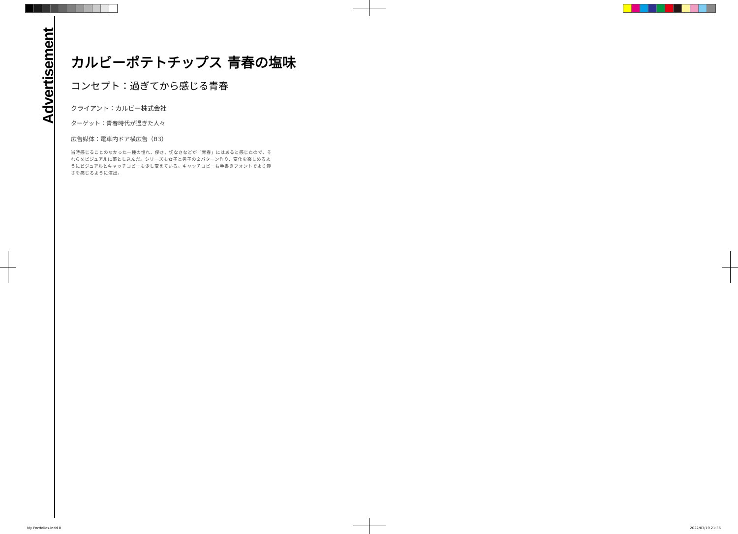Advertisement
カルビーポテトチップス 青春の塩味
コンセプト：過ぎてから感じる青春
クライアント：カルビー株式会社
ターゲット：青春時代が過ぎた人々
広告媒体：電車内ドア横広告（B3）
当時感じることのなかった一種の憧れ、儚さ、切なさなどが「青春」にはあると感じたので、それらをビジュアルに落とし込んだ。シリーズも女子と男子の２パターン作り、変化を楽しめるようにビジュアルとキャッチコピーも少し変えている。キャッチコピーも手書きフォントでより儚さを感じるように演出。
My Portfolios.indd 8 2022/03/19 21:36